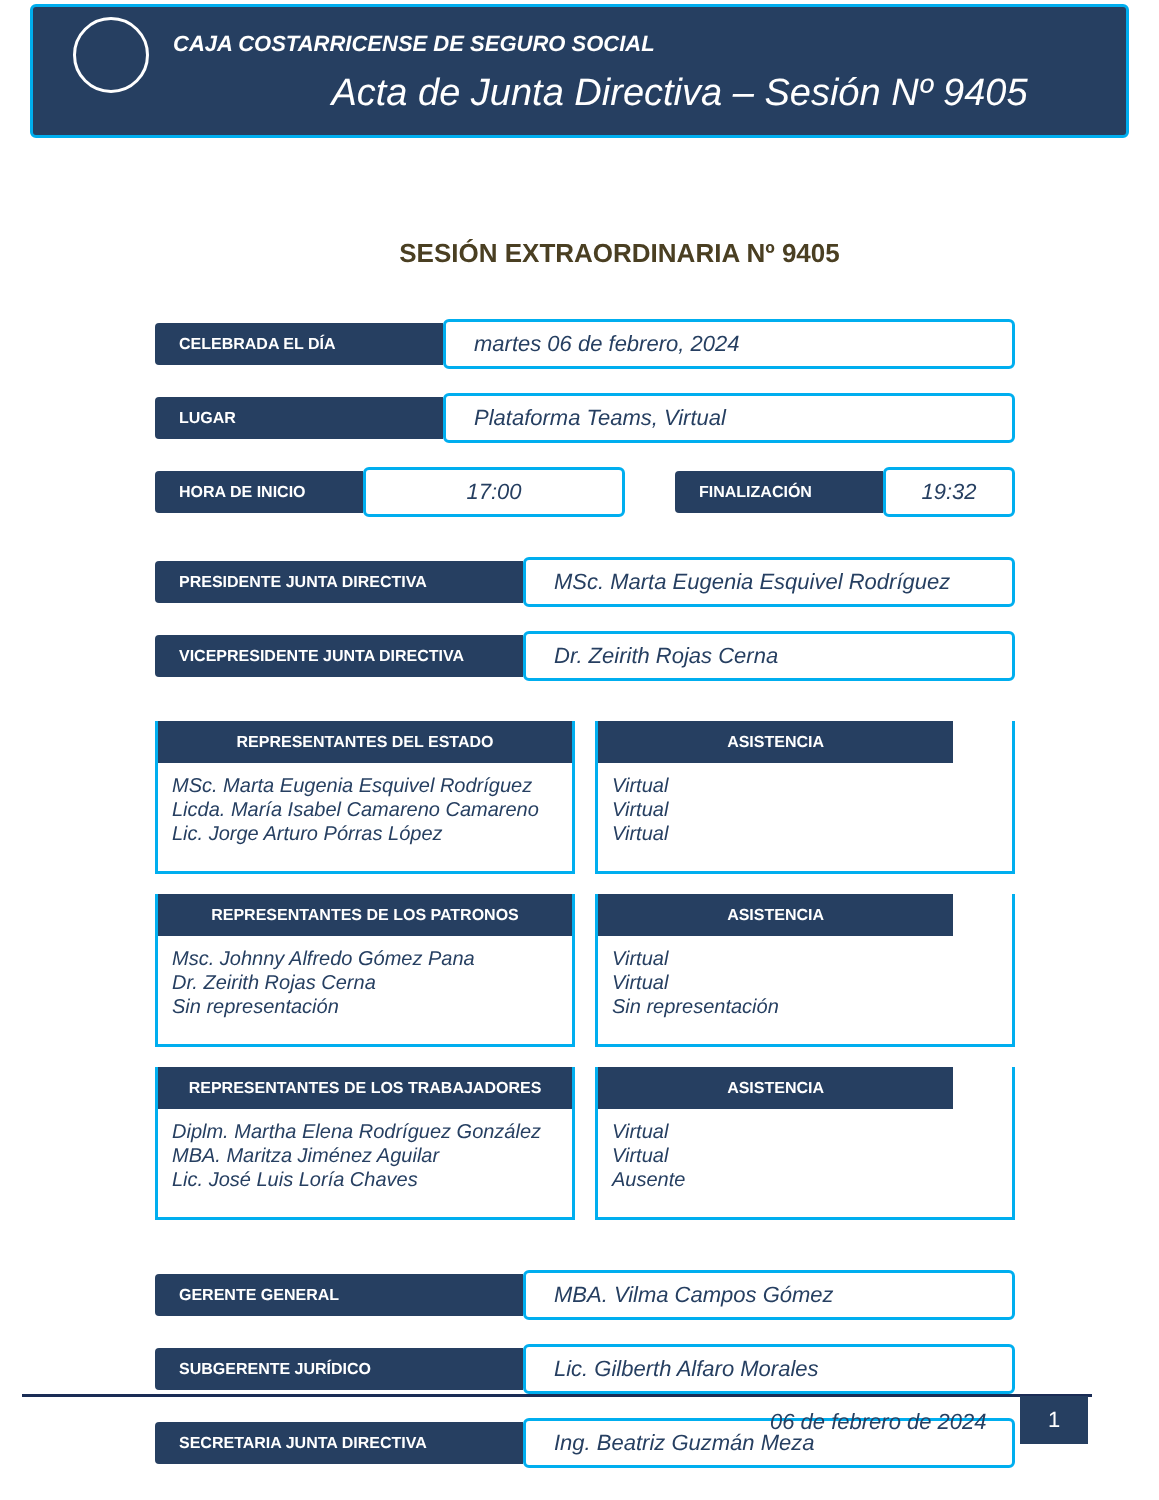CAJA COSTARRICENSE DE SEGURO SOCIAL
Acta de Junta Directiva – Sesión Nº 9405
SESIÓN EXTRAORDINARIA Nº 9405
CELEBRADA EL DÍA
martes 06 de febrero, 2024
LUGAR
Plataforma Teams, Virtual
HORA DE INICIO
17:00
FINALIZACIÓN
19:32
PRESIDENTE JUNTA DIRECTIVA
MSc. Marta Eugenia Esquivel Rodríguez
VICEPRESIDENTE JUNTA DIRECTIVA
Dr. Zeirith Rojas Cerna
REPRESENTANTES DEL ESTADO
MSc. Marta Eugenia Esquivel Rodríguez
Licda. María Isabel Camareno Camareno
Lic. Jorge Arturo Pórras López
ASISTENCIA
Virtual
Virtual
Virtual
REPRESENTANTES DE LOS PATRONOS
Msc. Johnny Alfredo Gómez Pana
Dr. Zeirith Rojas Cerna
Sin representación
ASISTENCIA
Virtual
Virtual
Sin representación
REPRESENTANTES DE LOS TRABAJADORES
Diplm. Martha Elena Rodríguez González
MBA. Maritza Jiménez Aguilar
Lic. José Luis Loría Chaves
ASISTENCIA
Virtual
Virtual
Ausente
GERENTE GENERAL
MBA. Vilma Campos Gómez
SUBGERENTE JURÍDICO
Lic. Gilberth Alfaro Morales
SECRETARIA JUNTA DIRECTIVA
Ing. Beatriz Guzmán Meza
06 de febrero de 2024 1